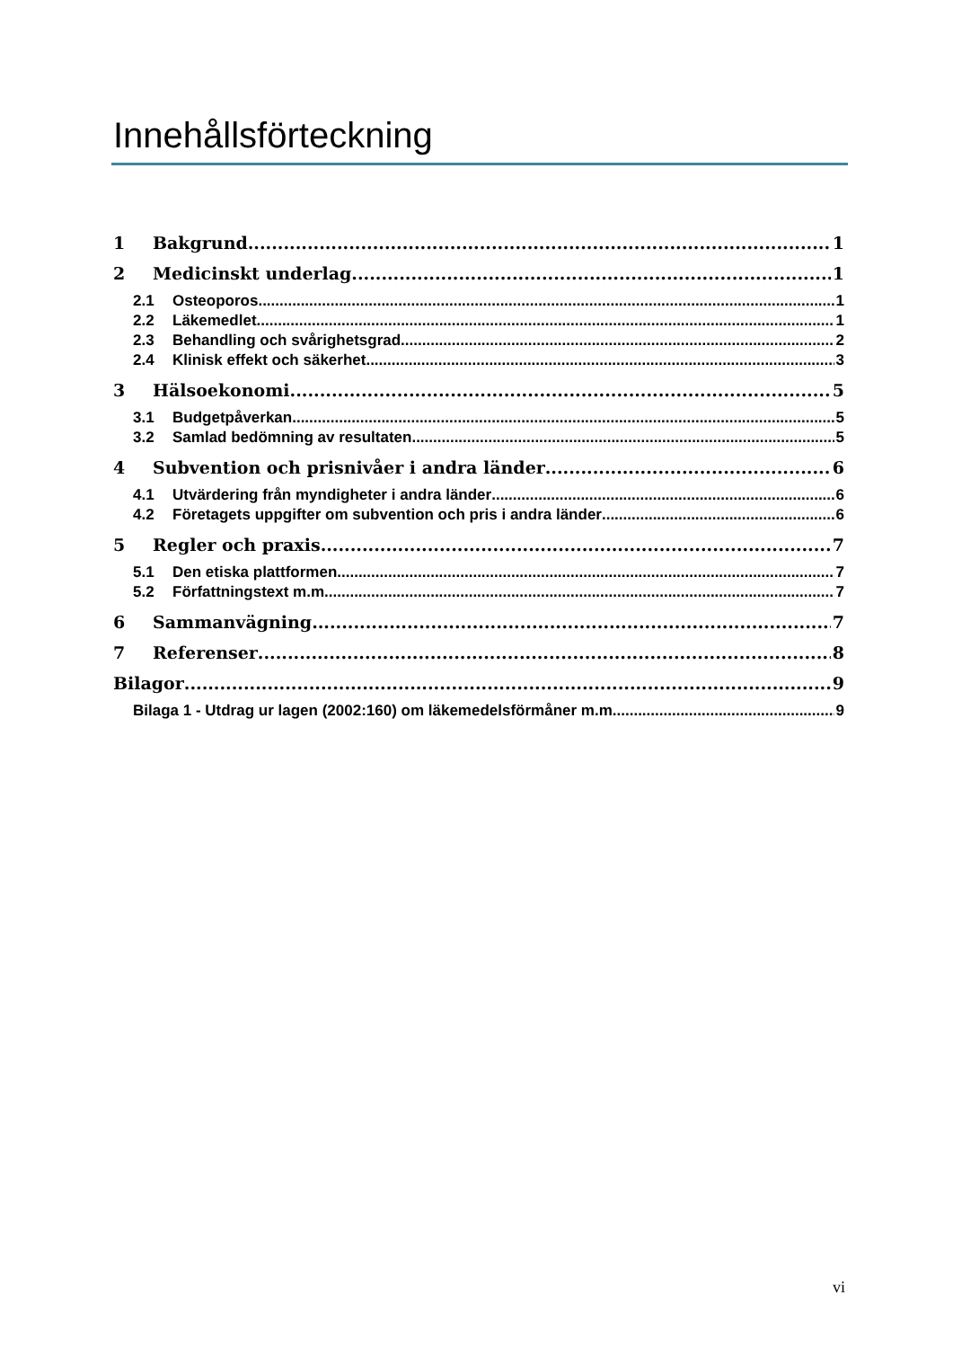Innehållsförteckning
1 Bakgrund 1
2 Medicinskt underlag 1
2.1 Osteoporos 1
2.2 Läkemedlet 1
2.3 Behandling och svårighetsgrad 2
2.4 Klinisk effekt och säkerhet 3
3 Hälsoekonomi 5
3.1 Budgetpåverkan 5
3.2 Samlad bedömning av resultaten 5
4 Subvention och prisnivåer i andra länder 6
4.1 Utvärdering från myndigheter i andra länder 6
4.2 Företagets uppgifter om subvention och pris i andra länder 6
5 Regler och praxis 7
5.1 Den etiska plattformen 7
5.2 Författningstext m.m. 7
6 Sammanvägning 7
7 Referenser 8
Bilagor 9
Bilaga 1 - Utdrag ur lagen (2002:160) om läkemedelsförmåner m.m. 9
vi